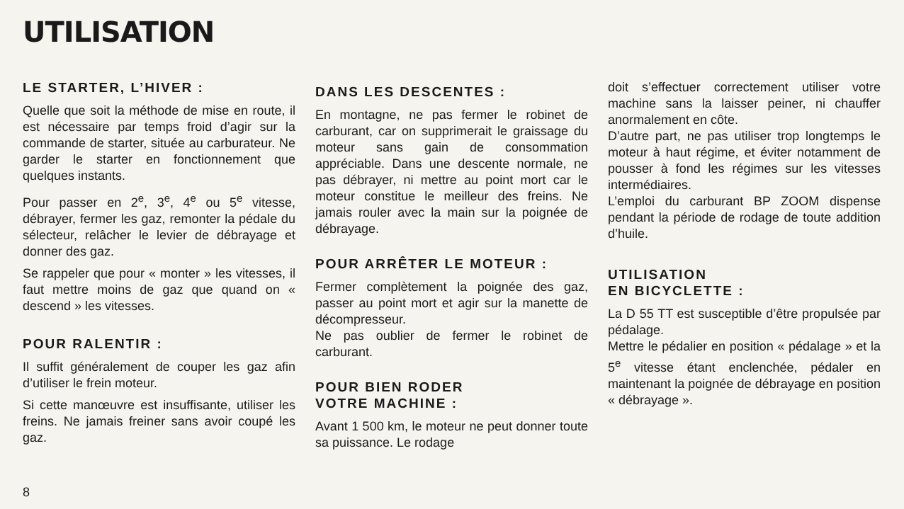UTILISATION
LE STARTER, L’HIVER :
Quelle que soit la méthode de mise en route, il est nécessaire par temps froid d’agir sur la commande de starter, située au carburateur. Ne garder le starter en fonctionnement que quelques instants.
Pour passer en 2<sup>e</sup>, 3<sup>e</sup>, 4<sup>e</sup> ou 5<sup>e</sup> vitesse, débrayer, fermer les gaz, remonter la pédale du sélecteur, relâcher le levier de débrayage et donner des gaz.
Se rappeler que pour « monter » les vitesses, il faut mettre moins de gaz que quand on « descend » les vitesses.
POUR RALENTIR :
Il suffit généralement de couper les gaz afin d’utiliser le frein moteur.
Si cette manœuvre est insuffisante, utiliser les freins. Ne jamais freiner sans avoir coupé les gaz.
DANS LES DESCENTES :
En montagne, ne pas fermer le robinet de carburant, car on supprimerait le graissage du moteur sans gain de consommation appréciable. Dans une descente normale, ne pas débrayer, ni mettre au point mort car le moteur constitue le meilleur des freins. Ne jamais rouler avec la main sur la poignée de débrayage.
POUR ARRÊTER LE MOTEUR :
Fermer complètement la poignée des gaz, passer au point mort et agir sur la manette de décompresseur.
Ne pas oublier de fermer le robinet de carburant.
POUR BIEN RODER
VOTRE MACHINE :
Avant 1 500 km, le moteur ne peut donner toute sa puissance. Le rodage
doit s’effectuer correctement utiliser votre machine sans la laisser peiner, ni chauffer anormalement en côte.
D’autre part, ne pas utiliser trop longtemps le moteur à haut régime, et éviter notamment de pousser à fond les régimes sur les vitesses intermédiaires.
L’emploi du carburant BP ZOOM dispense pendant la période de rodage de toute addition d’huile.
UTILISATION
EN BICYCLETTE :
La D 55 TT est susceptible d’être propulsée par pédalage.
Mettre le pédalier en position « pédalage » et la 5<sup>e</sup> vitesse étant enclenchée, pédaler en maintenant la poignée de débrayage en position « débrayage ».
8